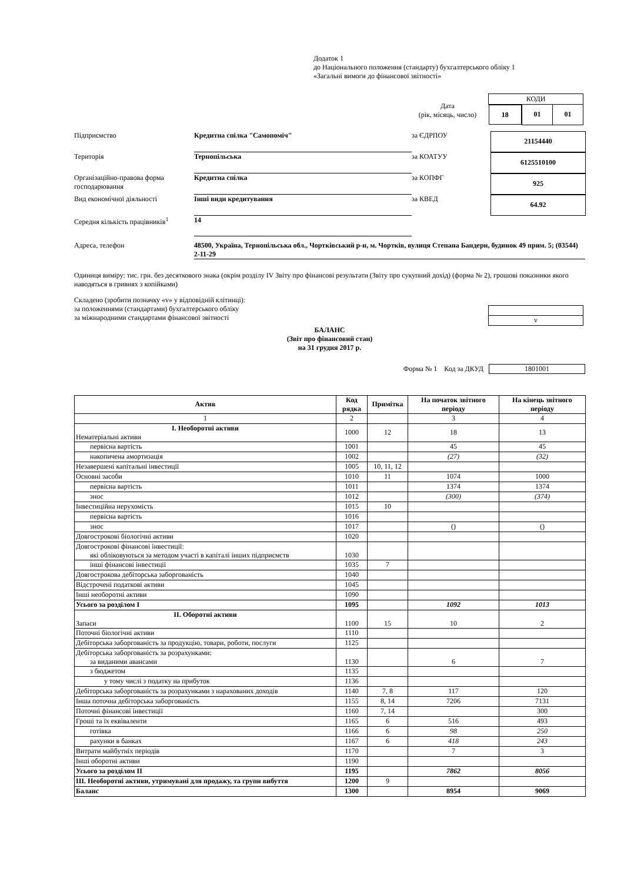Додаток 1
до Національного положення (стандарту) бухгалтерського обліку 1
«Загальні вимоги до фінансової звітності»
| КОДИ | | |
| 18 | 01 | 01 |
Дата
(рік, місяць, число)
Підприємство
Кредитна спілка "Самопоміч"
за ЄДРПОУ
21154440
Територія
Тернопільська
за КОАТУУ
6125510100
Організаційно-правова форма господарювання
Кредитна спілка
за КОПФГ
925
Вид економічної діяльності
Інші види кредитування
за КВЕД
64.92
Середня кількість працівників<sup>1</sup>
14
Адреса, телефон 48500, Україна, Тернопільська обл., Чортківський р-н, м. Чортків, вулиця Степана Бандери, будинок 49 прим. 5; (03544) 2-11-29
Одиниця виміру: тис. грн. без десяткового знака (окрім розділу IV Звіту про фінансові результати (Звіту про сукупний дохід) (форма № 2), грошові показники якого наводяться в гривнях з копійками)
Складено (зробити позначку «v» у відповідній клітинці):
за положеннями (стандартами) бухгалтерського обліку
за міжнародними стандартами фінансової звітності
v
БАЛАНС
(Звіт про фінансовий стан)
на 31 грудня 2017 р.
Форма № 1 Код за ДКУД 1801001
| Актив | Код рядка | Примітка | На початок звітного періоду | На кінець звітного періоду |
| --- | --- | --- | --- | --- |
| 1 | 2 | | 3 | 4 |
| I. Необоротні активи Нематеріальні активи | 1000 | 12 | 18 | 13 |
| первісна вартість | 1001 | | 45 | 45 |
| накопичена амортизація | 1002 | | (27) | (32) |
| Незавершені капітальні інвестиції | 1005 | 10, 11, 12 | | |
| Основні засоби | 1010 | 11 | 1074 | 1000 |
| первісна вартість | 1011 | | 1374 | 1374 |
| знос | 1012 | | (300) | (374) |
| Інвестиційна нерухомість | 1015 | 10 | | |
| первісна вартість | 1016 | | | |
| знос | 1017 | | () | () |
| Довгострокові біологічні активи | 1020 | | | |
| Довгострокові фінансові інвестиції: які обліковуються за методом участі в капіталі інших підприємств | 1030 | | | |
| інші фінансові інвестиції | 1035 | 7 | | |
| Довгострокова дебіторська заборгованість | 1040 | | | |
| Відстрочені податкові активи | 1045 | | | |
| Інші необоротні активи | 1090 | | | |
| Усього за розділом I | 1095 | | 1092 | 1013 |
| II. Оборотні активи Запаси | 1100 | 15 | 10 | 2 |
| Поточні біологічні активи | 1110 | | | |
| Дебіторська заборгованість за продукцію, товари, роботи, послуги | 1125 | | | |
| Дебіторська заборгованість за розрахунками: за виданими авансами | 1130 | | 6 | 7 |
| з бюджетом | 1135 | | | |
| у тому числі з податку на прибуток | 1136 | | | |
| Дебіторська заборгованість за розрахунками з нарахованих доходів | 1140 | 7, 8 | 117 | 120 |
| Інша поточна дебіторська заборгованість | 1155 | 8, 14 | 7206 | 7131 |
| Поточні фінансові інвестиції | 1160 | 7, 14 | | 300 |
| Гроші та їх еквіваленти | 1165 | 6 | 516 | 493 |
| готівка | 1166 | 6 | 98 | 250 |
| рахунки в банках | 1167 | 6 | 418 | 243 |
| Витрати майбутніх періодів | 1170 | | 7 | 3 |
| Інші оборотні активи | 1190 | | | |
| Усього за розділом II | 1195 | | 7862 | 8056 |
| III. Необоротні активи, утримувані для продажу, та групи вибуття | 1200 | 9 | | |
| Баланс | 1300 | | 8954 | 9069 |